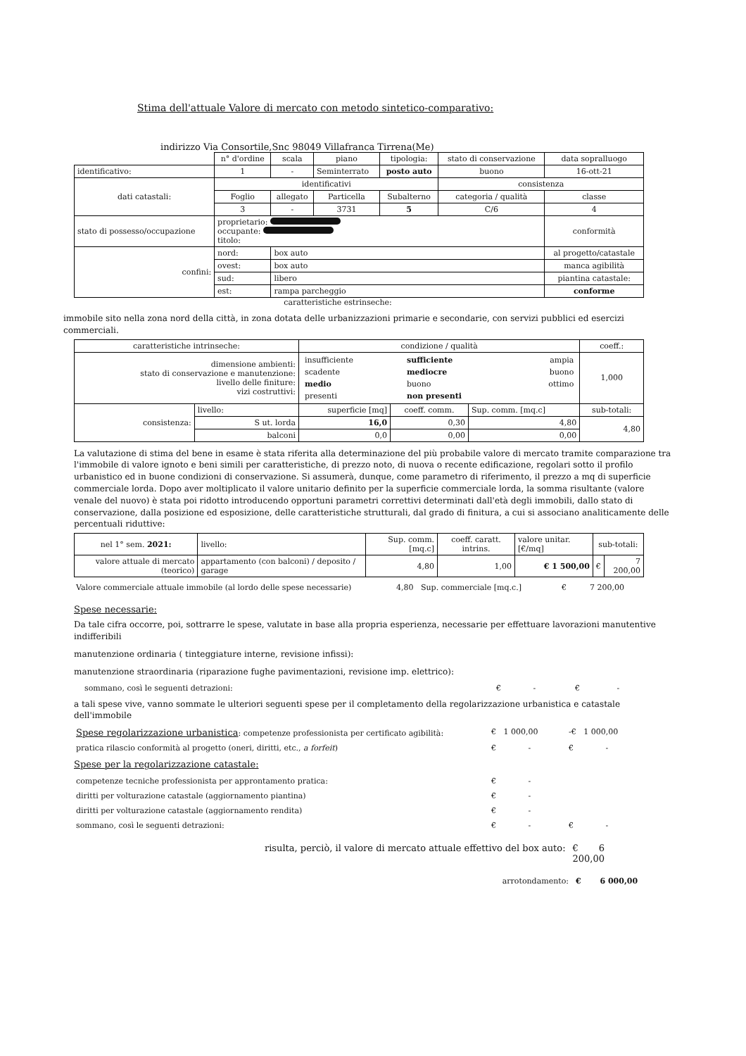Stima dell'attuale Valore di mercato con metodo sintetico-comparativo:
indirizzo Via Consortile,Snc 98049 Villafranca Tirrena(Me)
| | n° d'ordine | scala | piano | tipologia: | stato di conservazione | data sopralluogo |
| identificativo: | 1 | - | Seminterrato | posto auto | buono | 16-ott-21 |
| dati catastali: | identificativi | | | | consistenza | |
| | Foglio | allegato | Particella | Subalterno | categoria / qualità | classe |
| | 3 | - | 3731 | 5 | C/6 | 4 |
| stato di possesso/occupazione | proprietario: occupante: titolo: | | | | | conformità |
| confini: | nord: | box auto | | | | al progetto/catastale |
| | ovest: | box auto | | | | manca agibilità |
| | sud: | libero | | | | piantina catastale: |
| | est: | rampa parcheggio | | | | conforme |
caratteristiche estrinseche:
immobile sito nella zona nord della città, in zona dotata delle urbanizzazioni primarie e secondarie, con servizi pubblici ed esercizi commerciali.
| caratteristiche intrinseche: | | condizione / qualità | | | coeff.: |
| --- | --- | --- | --- | --- | --- |
| dimensione ambienti: stato di conservazione e manutenzione: livello delle finiture: vizi costruttivi: | | / insufficiente / sufficiente / ampia / / scadente / mediocre / buono / / medio / buono / ottimo / / presenti / non presenti / / | | | 1,000 |
| consistenza: | livello: | superficie [mq] | coeff. comm. | Sup. comm. [mq.c] | sub-totali: |
| | S ut. lorda | 16,0 | 0,30 | 4,80 | 4,80 |
| | balconi | 0,0 | 0,00 | 0,00 | |
La valutazione di stima del bene in esame è stata riferita alla determinazione del più probabile valore di mercato tramite comparazione tra l'immobile di valore ignoto e beni simili per caratteristiche, di prezzo noto, di nuova o recente edificazione, regolari sotto il profilo urbanistico ed in buone condizioni di conservazione. Si assumerà, dunque, come parametro di riferimento, il prezzo a mq di superficie commerciale lorda. Dopo aver moltiplicato il valore unitario definito per la superficie commerciale lorda, la somma risultante (valore venale del nuovo) è stata poi ridotto introducendo opportuni parametri correttivi determinati dall'età degli immobili, dallo stato di conservazione, dalla posizione ed esposizione, delle caratteristiche strutturali, dal grado di finitura, a cui si associano analiticamente delle percentuali riduttive:
| nel 1° sem. 2021: | livello: | Sup. comm. [mq.c] | | coeff. caratt. intrins. | valore unitar. [€/mq] | sub-totali: | |
| valore attuale di mercato (teorico) | appartamento (con balconi) / deposito / garage | | 4,80 | 1,00 | € 1 500,00 | € | 7 200,00 |
Valore commerciale attuale immobile (al lordo delle spese necessarie) 4,80 Sup. commerciale [mq.c.] € 7 200,00
Spese necessarie:
Da tale cifra occorre, poi, sottrarre le spese, valutate in base alla propria esperienza, necessarie per effettuare lavorazioni manutentive indifferibili
manutenzione ordinaria ( tinteggiature interne, revisione infissi):
manutenzione straordinaria (riparazione fughe pavimentazioni, revisione imp. elettrico):
sommano, così le seguenti detrazioni: € - € -
a tali spese vive, vanno sommate le ulteriori seguenti spese per il completamento della regolarizzazione urbanistica e catastale dell'immobile
Spese regolarizzazione urbanistica: competenze professionista per certificato agibilità: € 1 000,00 -€ 1 000,00
pratica rilascio conformità al progetto (oneri, diritti, etc., a forfeit) € - € -
Spese per la regolarizzazione catastale:
competenze tecniche professionista per approntamento pratica: € -
diritti per volturazione catastale (aggiornamento piantina) € -
diritti per volturazione catastale (aggiornamento rendita) € -
sommano, così le seguenti detrazioni: € - € -
risulta, perciò, il valore di mercato attuale effettivo del box auto: € 6 200,00
arrotondamento: € 6 000,00